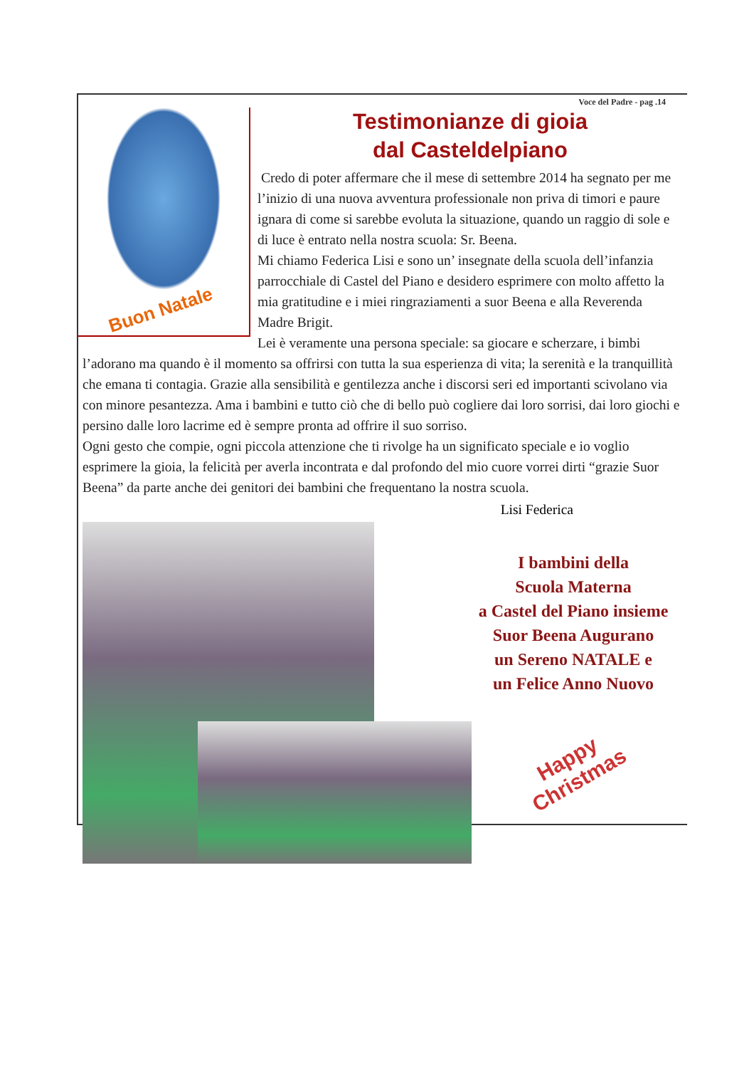Voce del Padre - pag .14
Buon Natale
Testimonianze di gioia
dal Casteldelpiano
Credo di poter affermare che il mese di settembre 2014 ha segnato per me l’inizio di una nuova avventura professionale non priva di timori e paure ignara di come si sarebbe evoluta la situazione, quando un raggio di sole e di luce è entrato nella nostra scuola: Sr. Beena.
Mi chiamo Federica Lisi e sono un’ insegnate della scuola dell’infanzia parrocchiale di Castel del Piano e desidero esprimere con molto affetto la mia gratitudine e i miei ringraziamenti a suor Beena e alla Reverenda Madre Brigit.
Lei è veramente una persona speciale: sa giocare e scherzare, i bimbi l’adorano ma quando è il momento sa offrirsi con tutta la sua esperienza di vita; la serenità e la tranquillità che emana ti contagia. Grazie alla sensibilità e gentilezza anche i discorsi seri ed importanti scivolano via con minore pesantezza. Ama i bambini e tutto ciò che di bello può cogliere dai loro sorrisi, dai loro giochi e persino dalle loro lacrime ed è sempre pronta ad offrire il suo sorriso.
Ogni gesto che compie, ogni piccola attenzione che ti rivolge ha un significato speciale e io voglio esprimere la gioia, la felicità per averla incontrata e dal profondo del mio cuore vorrei dirti “grazie Suor Beena” da parte anche dei genitori dei bambini che frequentano la nostra scuola.
Lisi Federica
I bambini della
Scuola Materna
a Castel del Piano insieme
Suor Beena Augurano
un Sereno NATALE e
un Felice Anno Nuovo
Happy
Christmas